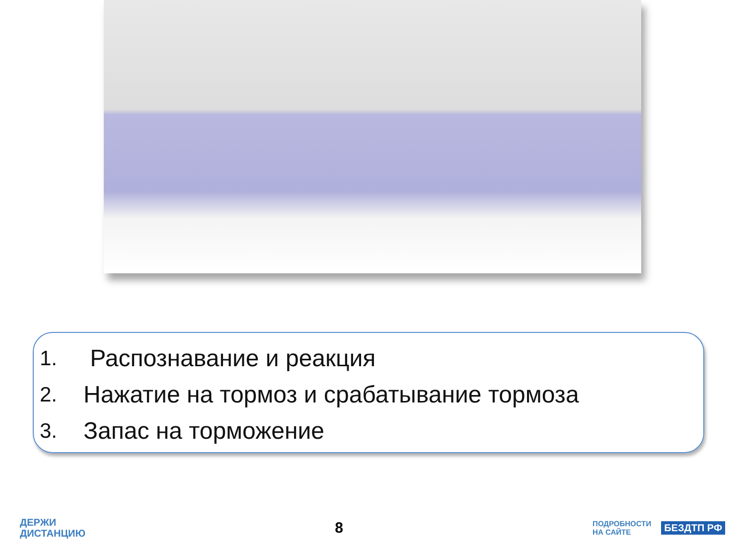1. Распознавание и реакция
2. Нажатие на тормоз и срабатывание тормоза
3. Запас на торможение
ДЕРЖИ
ДИСТАНЦИЮ
8
ПОДРОБНОСТИ
НА САЙТЕ БЕЗДТП РФ